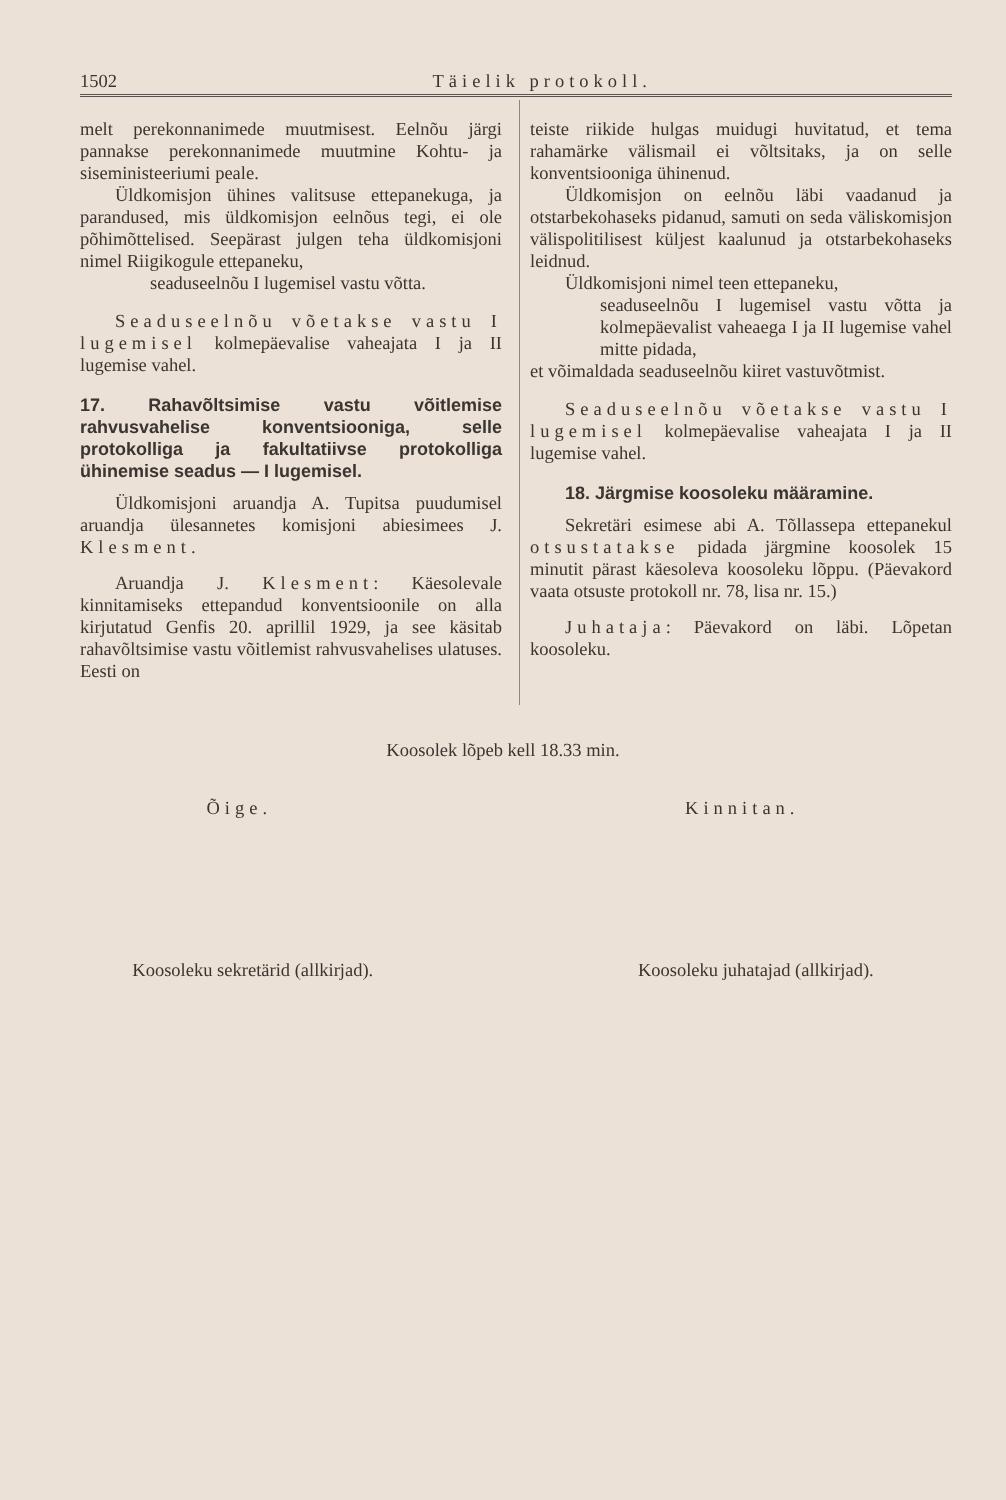1502 Täielik protokoll.
melt perekonnanimede muutmisest. Eelnõu järgi pannakse perekonnanimede muutmine Kohtu- ja siseministeeriumi peale.
Üldkomisjon ühines valitsuse ettepanekuga, ja parandused, mis üldkomisjon eelnõus tegi, ei ole põhimõttelised. Seepärast julgen teha üldkomisjoni nimel Riigikogule ettepaneku,
seaduseelnõu I lugemisel vastu võtta.
Seaduseelnõu võetakse vastu I lugemisel kolmepäevalise vaheajata I ja II lugemise vahel.
17. Rahavõltsimise vastu võitlemise rahvusvahelise konventsiooniga, selle protokolliga ja fakultatiivse protokolliga ühinemise seadus — I lugemisel.
Üldkomisjoni aruandja A. Tupitsa puudumisel aruandja ülesannetes komisjoni abiesimees J. Klesment.
Aruandja J. Klesment: Käesolevale kinnitamiseks ettepandud konventsioonile on alla kirjutatud Genfis 20. aprillil 1929, ja see käsitab rahavõltsimise vastu võitlemist rahvusvahelises ulatuses. Eesti on
teiste riikide hulgas muidugi huvitatud, et tema rahamärke välismail ei võltsitaks, ja on selle konventsiooniga ühinenud.
Üldkomisjon on eelnõu läbi vaadanud ja otstarbekohaseks pidanud, samuti on seda väliskomisjon välispolitilisest küljest kaalunud ja otstarbekohaseks leidnud.
Üldkomisjoni nimel teen ettepaneku,
seaduseelnõu I lugemisel vastu võtta ja kolmepäevalist vaheaega I ja II lugemise vahel mitte pidada,
et võimaldada seaduseelnõu kiiret vastuvõtmist.
Seaduseelnõu võetakse vastu I lugemisel kolmepäevalise vaheajata I ja II lugemise vahel.
18. Järgmise koosoleku määramine.
Sekretäri esimese abi A. Tõllassepa ettepanekul otsustatakse pidada järgmine koosolek 15 minutit pärast käesoleva koosoleku lõppu. (Päevakord vaata otsuste protokoll nr. 78, lisa nr. 15.)
Juhataja: Päevakord on läbi. Lõpetan koosoleku.
Koosolek lõpeb kell 18.33 min.
Õige. Kinnitan.
Koosoleku sekretärid (allkirjad). Koosoleku juhatajad (allkirjad).